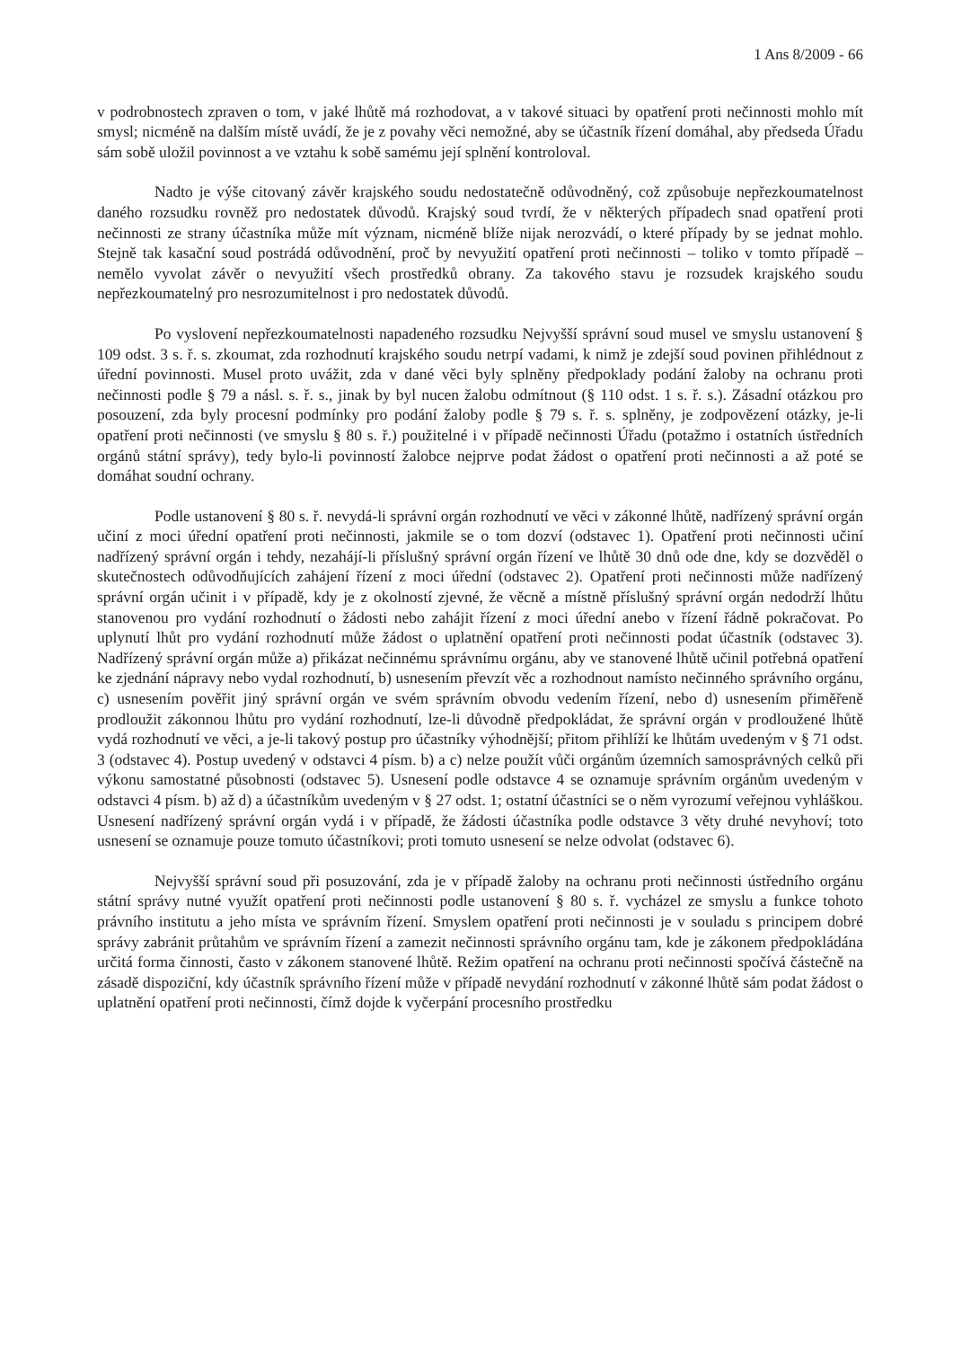1 Ans 8/2009 - 66
v podrobnostech zpraven o tom, v jaké lhůtě má rozhodovat, a v takové situaci by opatření proti nečinnosti mohlo mít smysl; nicméně na dalším místě uvádí, že je z povahy věci nemožné, aby se účastník řízení domáhal, aby předseda Úřadu sám sobě uložil povinnost a ve vztahu k sobě samému její splnění kontroloval.
Nadto je výše citovaný závěr krajského soudu nedostatečně odůvodněný, což způsobuje nepřezkoumatelnost daného rozsudku rovněž pro nedostatek důvodů. Krajský soud tvrdí, že v některých případech snad opatření proti nečinnosti ze strany účastníka může mít význam, nicméně blíže nijak nerozvádí, o které případy by se jednat mohlo. Stejně tak kasační soud postrádá odůvodnění, proč by nevyužití opatření proti nečinnosti – toliko v tomto případě – nemělo vyvolat závěr o nevyužití všech prostředků obrany. Za takového stavu je rozsudek krajského soudu nepřezkoumatelný pro nesrozumitelnost i pro nedostatek důvodů.
Po vyslovení nepřezkoumatelnosti napadeného rozsudku Nejvyšší správní soud musel ve smyslu ustanovení § 109 odst. 3 s. ř. s. zkoumat, zda rozhodnutí krajského soudu netrpí vadami, k nimž je zdejší soud povinen přihlédnout z úřední povinnosti. Musel proto uvážit, zda v dané věci byly splněny předpoklady podání žaloby na ochranu proti nečinnosti podle § 79 a násl. s. ř. s., jinak by byl nucen žalobu odmítnout (§ 110 odst. 1 s. ř. s.). Zásadní otázkou pro posouzení, zda byly procesní podmínky pro podání žaloby podle § 79 s. ř. s. splněny, je zodpovězení otázky, je-li opatření proti nečinnosti (ve smyslu § 80 s. ř.) použitelné i v případě nečinnosti Úřadu (potažmo i ostatních ústředních orgánů státní správy), tedy bylo-li povinností žalobce nejprve podat žádost o opatření proti nečinnosti a až poté se domáhat soudní ochrany.
Podle ustanovení § 80 s. ř. nevydá-li správní orgán rozhodnutí ve věci v zákonné lhůtě, nadřízený správní orgán učiní z moci úřední opatření proti nečinnosti, jakmile se o tom dozví (odstavec 1). Opatření proti nečinnosti učiní nadřízený správní orgán i tehdy, nezahájí-li příslušný správní orgán řízení ve lhůtě 30 dnů ode dne, kdy se dozvěděl o skutečnostech odůvodňujících zahájení řízení z moci úřední (odstavec 2). Opatření proti nečinnosti může nadřízený správní orgán učinit i v případě, kdy je z okolností zjevné, že věcně a místně příslušný správní orgán nedodrží lhůtu stanovenou pro vydání rozhodnutí o žádosti nebo zahájit řízení z moci úřední anebo v řízení řádně pokračovat. Po uplynutí lhůt pro vydání rozhodnutí může žádost o uplatnění opatření proti nečinnosti podat účastník (odstavec 3). Nadřízený správní orgán může a) přikázat nečinnému správnímu orgánu, aby ve stanovené lhůtě učinil potřebná opatření ke zjednání nápravy nebo vydal rozhodnutí, b) usnesením převzít věc a rozhodnout namísto nečinného správního orgánu, c) usnesením pověřit jiný správní orgán ve svém správním obvodu vedením řízení, nebo d) usnesením přiměřeně prodloužit zákonnou lhůtu pro vydání rozhodnutí, lze-li důvodně předpokládat, že správní orgán v prodloužené lhůtě vydá rozhodnutí ve věci, a je-li takový postup pro účastníky výhodnější; přitom přihlíží ke lhůtám uvedeným v § 71 odst. 3 (odstavec 4). Postup uvedený v odstavci 4 písm. b) a c) nelze použít vůči orgánům územních samosprávných celků při výkonu samostatné působnosti (odstavec 5). Usnesení podle odstavce 4 se oznamuje správním orgánům uvedeným v odstavci 4 písm. b) až d) a účastníkům uvedeným v § 27 odst. 1; ostatní účastníci se o něm vyrozumí veřejnou vyhláškou. Usnesení nadřízený správní orgán vydá i v případě, že žádosti účastníka podle odstavce 3 věty druhé nevyhoví; toto usnesení se oznamuje pouze tomuto účastníkovi; proti tomuto usnesení se nelze odvolat (odstavec 6).
Nejvyšší správní soud při posuzování, zda je v případě žaloby na ochranu proti nečinnosti ústředního orgánu státní správy nutné využít opatření proti nečinnosti podle ustanovení § 80 s. ř. vycházel ze smyslu a funkce tohoto právního institutu a jeho místa ve správním řízení. Smyslem opatření proti nečinnosti je v souladu s principem dobré správy zabránit průtahům ve správním řízení a zamezit nečinnosti správního orgánu tam, kde je zákonem předpokládána určitá forma činnosti, často v zákonem stanovené lhůtě. Režim opatření na ochranu proti nečinnosti spočívá částečně na zásadě dispoziční, kdy účastník správního řízení může v případě nevydání rozhodnutí v zákonné lhůtě sám podat žádost o uplatnění opatření proti nečinnosti, čímž dojde k vyčerpání procesního prostředku